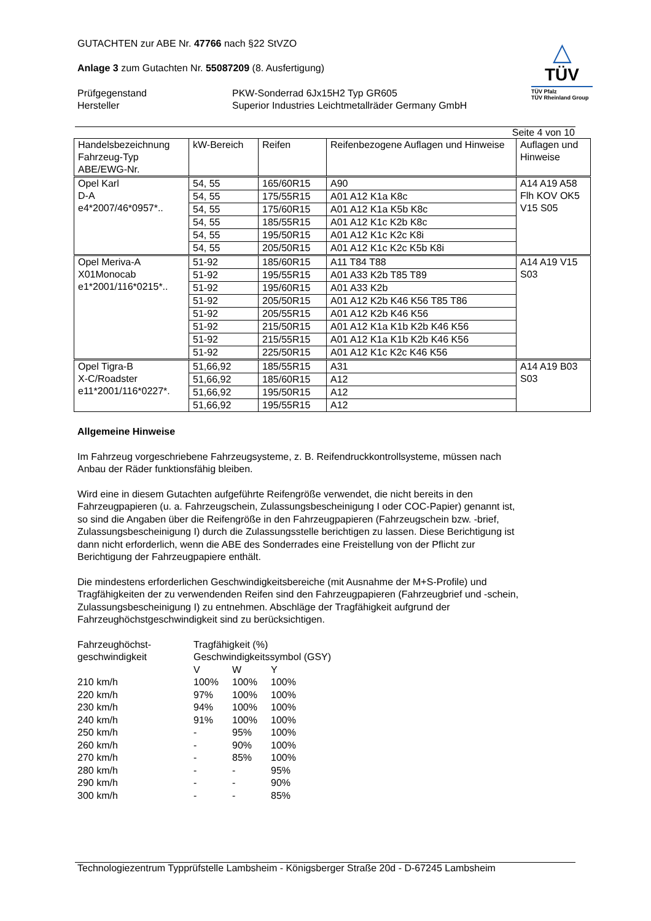GUTACHTEN zur ABE Nr. 47766 nach §22 StVZO
Anlage 3 zum Gutachten Nr. 55087209 (8. Ausfertigung)
Prüfgegenstand
Hersteller
PKW-Sonderrad 6Jx15H2 Typ GR605
Superior Industries Leichtmetallräder Germany GmbH
△
TÜV
TÜV Pfalz
TÜV Rheinland Group
Seite 4 von 10
| Handelsbezeichnung Fahrzeug-Typ ABE/EWG-Nr. | kW-Bereich | Reifen | Reifenbezogene Auflagen und Hinweise | Auflagen und Hinweise |
| --- | --- | --- | --- | --- |
| Opel Karl D-A e4*2007/46*0957*.. | 54, 55 | 165/60R15 | A90 | A14 A19 A58 Flh KOV OK5 V15 S05 |
| | 54, 55 | 175/55R15 | A01 A12 K1a K8c | |
| | 54, 55 | 175/60R15 | A01 A12 K1a K5b K8c | |
| | 54, 55 | 185/55R15 | A01 A12 K1c K2b K8c | |
| | 54, 55 | 195/50R15 | A01 A12 K1c K2c K8i | |
| | 54, 55 | 205/50R15 | A01 A12 K1c K2c K5b K8i | |
| Opel Meriva-A X01Monocab e1*2001/116*0215*.. | 51-92 | 185/60R15 | A11 T84 T88 | A14 A19 V15 S03 |
| | 51-92 | 195/55R15 | A01 A33 K2b T85 T89 | |
| | 51-92 | 195/60R15 | A01 A33 K2b | |
| | 51-92 | 205/50R15 | A01 A12 K2b K46 K56 T85 T86 | |
| | 51-92 | 205/55R15 | A01 A12 K2b K46 K56 | |
| | 51-92 | 215/50R15 | A01 A12 K1a K1b K2b K46 K56 | |
| | 51-92 | 215/55R15 | A01 A12 K1a K1b K2b K46 K56 | |
| | 51-92 | 225/50R15 | A01 A12 K1c K2c K46 K56 | |
| Opel Tigra-B X-C/Roadster e11*2001/116*0227*. | 51,66,92 | 185/55R15 | A31 | A14 A19 B03 S03 |
| | 51,66,92 | 185/60R15 | A12 | |
| | 51,66,92 | 195/50R15 | A12 | |
| | 51,66,92 | 195/55R15 | A12 | |
Allgemeine Hinweise
Im Fahrzeug vorgeschriebene Fahrzeugsysteme, z. B. Reifendruckkontrollsysteme, müssen nach
Anbau der Räder funktionsfähig bleiben.
Wird eine in diesem Gutachten aufgeführte Reifengröße verwendet, die nicht bereits in den
Fahrzeugpapieren (u. a. Fahrzeugschein, Zulassungsbescheinigung I oder COC-Papier) genannt ist,
so sind die Angaben über die Reifengröße in den Fahrzeugpapieren (Fahrzeugschein bzw. -brief,
Zulassungsbescheinigung I) durch die Zulassungsstelle berichtigen zu lassen. Diese Berichtigung ist
dann nicht erforderlich, wenn die ABE des Sonderrades eine Freistellung von der Pflicht zur
Berichtigung der Fahrzeugpapiere enthält.
Die mindestens erforderlichen Geschwindigkeitsbereiche (mit Ausnahme der M+S-Profile) und
Tragfähigkeiten der zu verwendenden Reifen sind den Fahrzeugpapieren (Fahrzeugbrief und -schein,
Zulassungsbescheinigung I) zu entnehmen. Abschläge der Tragfähigkeit aufgrund der
Fahrzeughöchstgeschwindigkeit sind zu berücksichtigen.
| Fahrzeughöchst- geschwindigkeit | Tragfähigkeit (%) Geschwindigkeitssymbol (GSY) | | |
| | V | W | Y |
| 210 km/h | 100% | 100% | 100% |
| 220 km/h | 97% | 100% | 100% |
| 230 km/h | 94% | 100% | 100% |
| 240 km/h | 91% | 100% | 100% |
| 250 km/h | - | 95% | 100% |
| 260 km/h | - | 90% | 100% |
| 270 km/h | - | 85% | 100% |
| 280 km/h | - | - | 95% |
| 290 km/h | - | - | 90% |
| 300 km/h | - | - | 85% |
Technologiezentrum Typprüfstelle Lambsheim - Königsberger Straße 20d - D-67245 Lambsheim